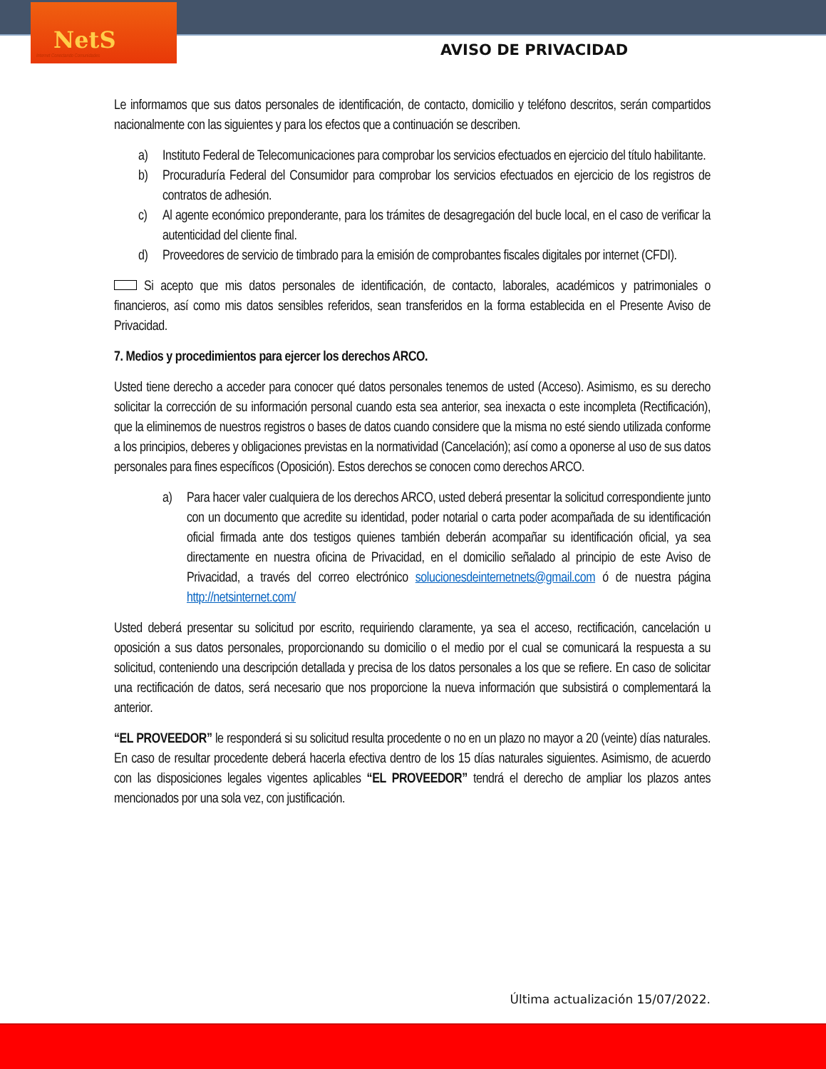NetS
Internet Conectando Comunidades
AVISO DE PRIVACIDAD
Le informamos que sus datos personales de identificación, de contacto, domicilio y teléfono descritos, serán compartidos nacionalmente con las siguientes y para los efectos que a continuación se describen.
a) Instituto Federal de Telecomunicaciones para comprobar los servicios efectuados en ejercicio del título habilitante.
b) Procuraduría Federal del Consumidor para comprobar los servicios efectuados en ejercicio de los registros de contratos de adhesión.
c) Al agente económico preponderante, para los trámites de desagregación del bucle local, en el caso de verificar la autenticidad del cliente final.
d) Proveedores de servicio de timbrado para la emisión de comprobantes fiscales digitales por internet (CFDI).
Si acepto que mis datos personales de identificación, de contacto, laborales, académicos y patrimoniales o financieros, así como mis datos sensibles referidos, sean transferidos en la forma establecida en el Presente Aviso de Privacidad.
7. Medios y procedimientos para ejercer los derechos ARCO.
Usted tiene derecho a acceder para conocer qué datos personales tenemos de usted (Acceso). Asimismo, es su derecho solicitar la corrección de su información personal cuando esta sea anterior, sea inexacta o este incompleta (Rectificación), que la eliminemos de nuestros registros o bases de datos cuando considere que la misma no esté siendo utilizada conforme a los principios, deberes y obligaciones previstas en la normatividad (Cancelación); así como a oponerse al uso de sus datos personales para fines específicos (Oposición). Estos derechos se conocen como derechos ARCO.
a) Para hacer valer cualquiera de los derechos ARCO, usted deberá presentar la solicitud correspondiente junto con un documento que acredite su identidad, poder notarial o carta poder acompañada de su identificación oficial firmada ante dos testigos quienes también deberán acompañar su identificación oficial, ya sea directamente en nuestra oficina de Privacidad, en el domicilio señalado al principio de este Aviso de Privacidad, a través del correo electrónico solucionesdeinternetnets@gmail.com ó de nuestra página http://netsinternet.com/
Usted deberá presentar su solicitud por escrito, requiriendo claramente, ya sea el acceso, rectificación, cancelación u oposición a sus datos personales, proporcionando su domicilio o el medio por el cual se comunicará la respuesta a su solicitud, conteniendo una descripción detallada y precisa de los datos personales a los que se refiere. En caso de solicitar una rectificación de datos, será necesario que nos proporcione la nueva información que subsistirá o complementará la anterior.
“EL PROVEEDOR” le responderá si su solicitud resulta procedente o no en un plazo no mayor a 20 (veinte) días naturales. En caso de resultar procedente deberá hacerla efectiva dentro de los 15 días naturales siguientes. Asimismo, de acuerdo con las disposiciones legales vigentes aplicables “EL PROVEEDOR” tendrá el derecho de ampliar los plazos antes mencionados por una sola vez, con justificación.
Última actualización 15/07/2022.